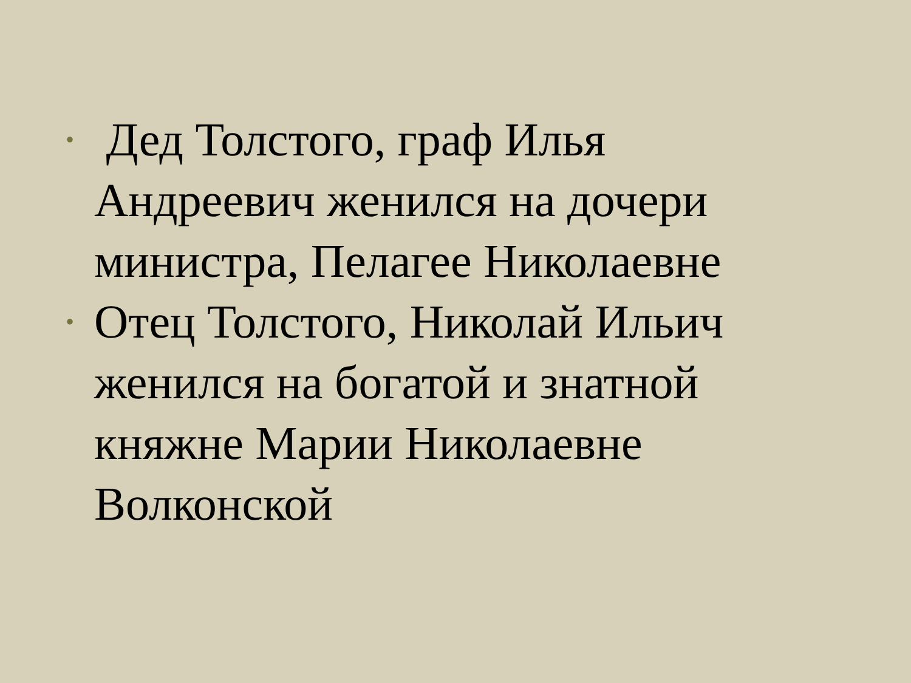• Дед Толстого, граф Илья Андреевич женился на дочери министра, Пелагее Николаевне
• Отец Толстого, Николай Ильич женился на богатой и знатной княжне Марии Николаевне Волконской